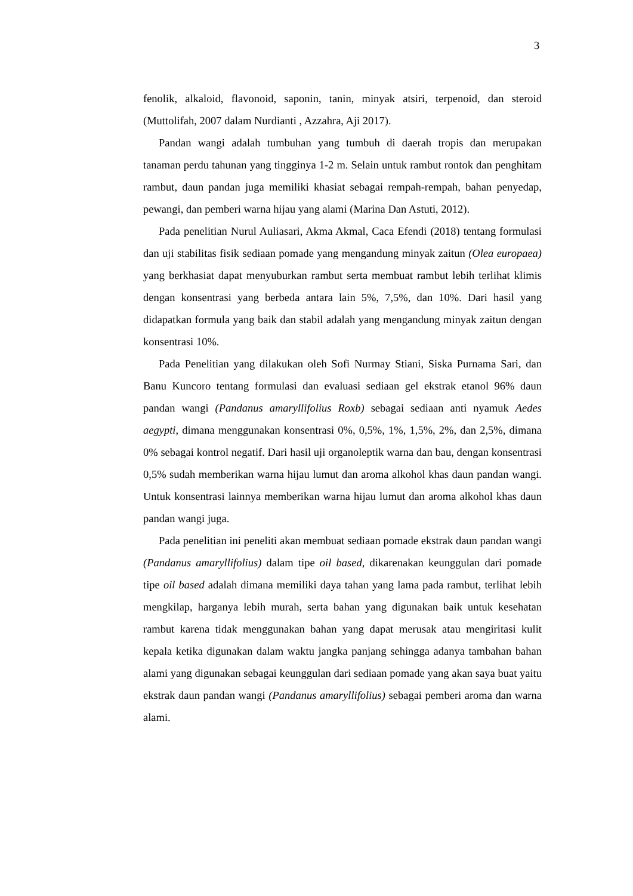3
fenolik, alkaloid, flavonoid, saponin, tanin, minyak atsiri, terpenoid, dan steroid (Muttolifah, 2007 dalam Nurdianti , Azzahra, Aji 2017).
Pandan wangi adalah tumbuhan yang tumbuh di daerah tropis dan merupakan tanaman perdu tahunan yang tingginya 1-2 m. Selain untuk rambut rontok dan penghitam rambut, daun pandan juga memiliki khasiat sebagai rempah-rempah, bahan penyedap, pewangi, dan pemberi warna hijau yang alami (Marina Dan Astuti, 2012).
Pada penelitian Nurul Auliasari, Akma Akmal, Caca Efendi (2018) tentang formulasi dan uji stabilitas fisik sediaan pomade yang mengandung minyak zaitun (Olea europaea) yang berkhasiat dapat menyuburkan rambut serta membuat rambut lebih terlihat klimis dengan konsentrasi yang berbeda antara lain 5%, 7,5%, dan 10%. Dari hasil yang didapatkan formula yang baik dan stabil adalah yang mengandung minyak zaitun dengan konsentrasi 10%.
Pada Penelitian yang dilakukan oleh Sofi Nurmay Stiani, Siska Purnama Sari, dan Banu Kuncoro tentang formulasi dan evaluasi sediaan gel ekstrak etanol 96% daun pandan wangi (Pandanus amaryllifolius Roxb) sebagai sediaan anti nyamuk Aedes aegypti, dimana menggunakan konsentrasi 0%, 0,5%, 1%, 1,5%, 2%, dan 2,5%, dimana 0% sebagai kontrol negatif. Dari hasil uji organoleptik warna dan bau, dengan konsentrasi 0,5% sudah memberikan warna hijau lumut dan aroma alkohol khas daun pandan wangi. Untuk konsentrasi lainnya memberikan warna hijau lumut dan aroma alkohol khas daun pandan wangi juga.
Pada penelitian ini peneliti akan membuat sediaan pomade ekstrak daun pandan wangi (Pandanus amaryllifolius) dalam tipe oil based, dikarenakan keunggulan dari pomade tipe oil based adalah dimana memiliki daya tahan yang lama pada rambut, terlihat lebih mengkilap, harganya lebih murah, serta bahan yang digunakan baik untuk kesehatan rambut karena tidak menggunakan bahan yang dapat merusak atau mengiritasi kulit kepala ketika digunakan dalam waktu jangka panjang sehingga adanya tambahan bahan alami yang digunakan sebagai keunggulan dari sediaan pomade yang akan saya buat yaitu ekstrak daun pandan wangi (Pandanus amaryllifolius) sebagai pemberi aroma dan warna alami.